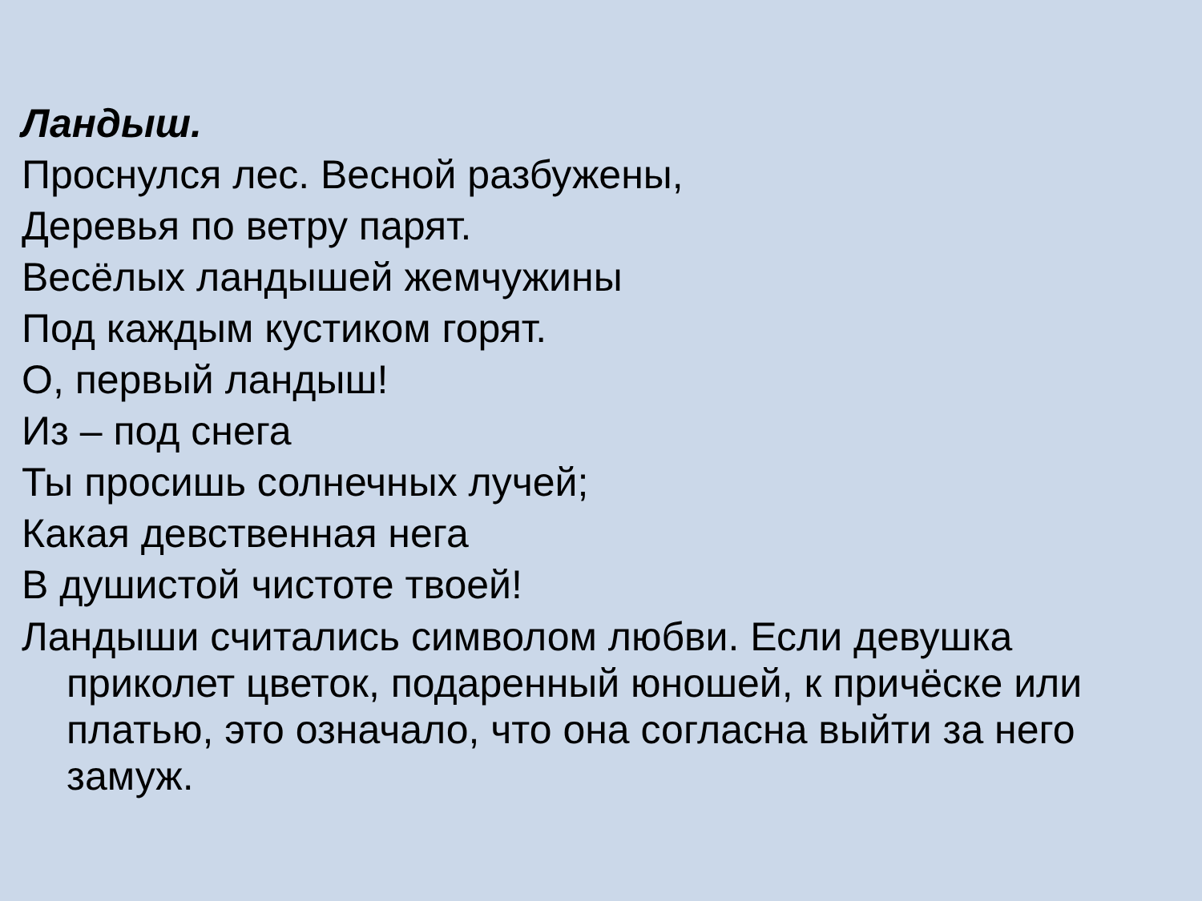Ландыш.
Проснулся лес. Весной разбужены,
Деревья по ветру парят.
Весёлых ландышей жемчужины
Под каждым кустиком горят.
О, первый ландыш!
Из – под снега
Ты просишь солнечных лучей;
Какая девственная нега
В душистой чистоте твоей!
Ландыши считались символом любви. Если девушка приколет цветок, подаренный юношей, к причёске или платью, это означало, что она согласна выйти за него замуж.